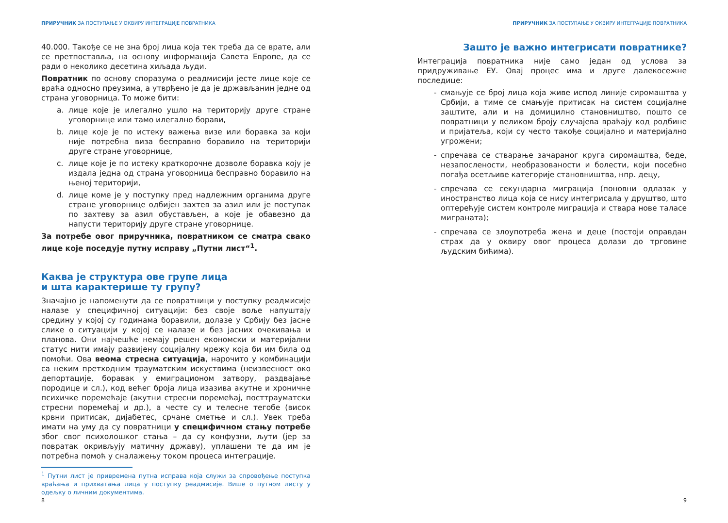ПРИРУЧНИК ЗА ПОСТУПАЊЕ У ОКВИРУ ИНТЕГРАЦИЈЕ ПОВРАТНИКА
40.000. Такође се не зна број лица која тек треба да се врате, али се претпоставља, на основу информација Савета Европе, да се ради о неколико десетина хиљада људи.
Повратник по основу споразума о реадмисији јесте лице које се враћа односно преузима, а утврђено је да је држављанин једне од страна уговорница. То може бити:
a. лице које је илегално ушло на територију друге стране уговорнице или тамо илегално борави,
b. лице које је по истеку важења визе или боравка за који није потребна виза бесправно боравило на територији друге стране уговорнице,
c. лице које је по истеку краткорочне дозволе боравка коју је издала једна од страна уговорница бесправно боравило на њеној територији,
d. лице коме је у поступку пред надлежним органима друге стране уговорнице одбијен захтев за азил или је поступак по захтеву за азил обустављен, а које је обавезно да напусти територију друге стране уговорнице.
За потребе овог приручника, повратником се сматра свако лице које поседује путну исправу „Путни лист“<sup>1</sup>.
Каква је структура ове групе лица
и шта карактерише ту групу?
Значајно је напоменути да се повратници у поступку реадмисије налазе у специфичној ситуацији: без своје воље напуштају средину у којој су годинама боравили, долазе у Србију без јасне слике о ситуацији у којој се налазе и без јасних очекивања и планова. Они најчешће немају решен економски и материјални статус нити имају развијену социјалну мрежу која би им била од помоћи. Ова веома стресна ситуација, нарочито у комбинацији са неким претходним трауматским искуствима (неизвесност око депортације, боравак у емиграционом затвору, раздвајање породице и сл.), код већег броја лица изазива акутне и хроничне психичке поремећаје (акутни стресни поремећај, посттрауматски стресни поремећај и др.), а честе су и телесне тегобе (висок крвни притисак, дијабетес, срчане сметње и сл.). Увек треба имати на уму да су повратници у специфичном стању потребе због свог психолошког стања – да су конфузни, љути (јер за повратак окривљују матичну државу), уплашени те да им је потребна помоћ у сналажењу током процеса интеграције.
<sup>1</sup> Путни лист је привремена путна исправа која служи за спровођење поступка враћања и прихватања лица у поступку реадмисије. Више о путном листу у одељку о личним документима.
8
ПРИРУЧНИК ЗА ПОСТУПАЊЕ У ОКВИРУ ИНТЕГРАЦИЈЕ ПОВРАТНИКА
Зашто је важно интегрисати повратнике?
Интеграција повратника није само један од услова за придруживање ЕУ. Овај процес има и друге далекосежне последице:
- смањује се број лица која живе испод линије сиромаштва у Србији, а тиме се смањује притисак на систем социјалне заштите, али и на домицилно становништво, пошто се повратници у великом броју случајева враћају код родбине и пријатеља, који су често такође социјално и материјално угрожени;
- спречава се стварање зачараног круга сиромаштва, беде, незапослености, необразованости и болести, који посебно погађа осетљиве категорије становништва, нпр. децу,
- спречава се секундарна миграција (поновни одлазак у иностранство лица која се нису интегрисала у друштво, што оптерећује систем контроле миграција и ствара нове таласе миграната);
- спречава се злоупотреба жена и деце (постоји оправдан страх да у оквиру овог процеса долази до трговине људским бићима).
9